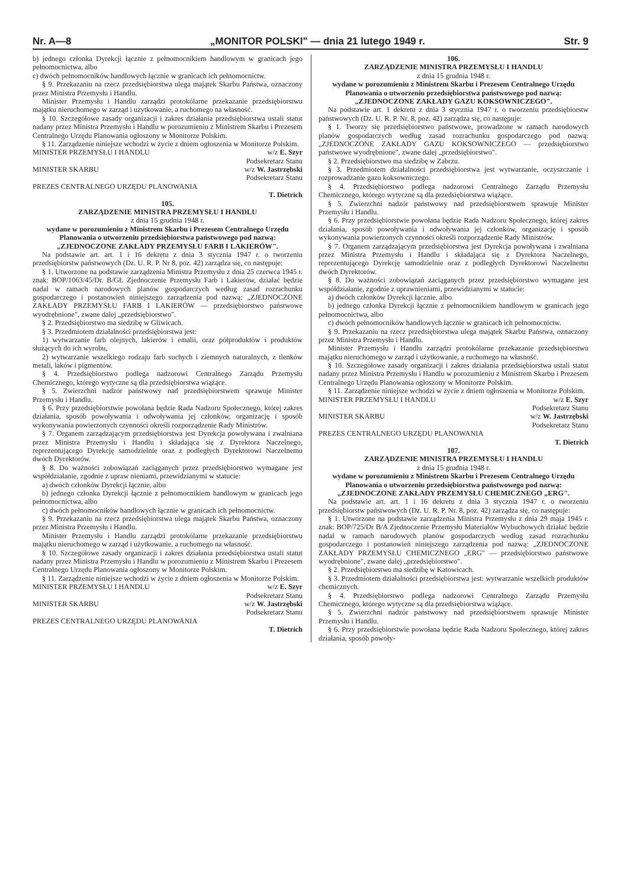Nr. A—8 „MONITOR POLSKI" — dnia 21 lutego 1949 r. Str. 9
b) jednego członka Dyrekcji łącznie z pełnomocnikiem handlowym w granicach jego pełnomocnictwa, albo
c) dwóch pełnomocników handlowych łącznie w granicach ich pełnomocnictw.
§ 9. Przekazaniu na rzecz przedsiębiorstwa ulega majątek Skarbu Państwa, oznaczony przez Ministra Przemysłu i Handlu.
Minister Przemysłu i Handlu zarządzi protokólarne przekazanie przedsiębiorstwu majątku nieruchomego w zarząd i użytkowanie, a ruchomego na własność.
§ 10. Szczegółowe zasady organizacji i zakres działania przedsiębiorstwa ustali statut nadany przez Ministra Przemysłu i Handlu w porozumieniu z Ministrem Skarbu i Prezesem Centralnego Urzędu Planowania ogłoszony w Monitorze Polskim.
§ 11. Zarządzenie niniejsze wchodzi w życie z dniem ogłoszenia w Monitorze Polskim.
MINISTER PRZEMYSŁU I HANDLU w/z E. Szyr
Podsekretarz Stanu
MINISTER SKARBU w/z W. Jastrzębski
Podsekretarz Stanu
PREZES CENTRALNEGO URZĘDU PLANOWANIA
T. Dietrich
105.
ZARZĄDZENIE MINISTRA PRZEMYSŁU I HANDLU
z dnia 15 grudnia 1948 r.
wydane w porozumieniu z Ministrem Skarbu i Prezesem Centralnego Urzędu Planowania o utworzeniu przedsiębiorstwa państwowego pod nazwą: „ZJEDNOCZONE ZAKŁADY PRZEMYSŁU FARB I LAKIERÓW".
Na podstawie art. art. 1 i 16 dekretu z dnia 3 stycznia 1947 r. o tworzeniu przedsiębiorstw państwowych (Dz. U. R. P. Nr 8, poz. 42) zarządza się, co następuje:
§ 1. Utworzone na podstawie zarządzenia Ministra Przemysłu z dnia 25 czerwca 1945 r. znak: BOP/1063/45/Dr. B/GŁ Zjednoczenie Przemysłu Farb i Lakierów, działać będzie nadal w ramach narodowych planów gospodarczych według zasad rozrachunku gospodarczego i postanowień niniejszego zarządzenia pod nazwą: „ZJEDNOCZONE ZAKŁADY PRZEMYSŁU FARB I LAKIERÓW — przedsiębiorstwo państwowe wyodrębnione", zwane dalej „przedsiębiorstwo".
§ 2. Przedsiębiorstwo ma siedzibę w Gliwicach.
§ 3. Przedmiotem działalności przedsiębiorstwa jest:
1) wytwarzanie farb olejnych, lakierów i emalii, oraz półproduktów i produktów służących do ich wyrobu,
2) wytwarzanie wszelkiego rodzaju farb suchych i ziemnych naturalnych, z tlenków metali, laków i pigmentów.
§ 4. Przedsiębiorstwo podlega nadzorowi Centralnego Zarządu Przemysłu Chemicznego, którego wytyczne są dla przedsiębiorstwa wiążące.
§ 5. Zwierzchni nadzór państwowy nad przedsiębiorstwem sprawuje Minister Przemysłu i Handlu.
§ 6. Przy przedsiębiorstwie powołana będzie Rada Nadzoru Społecznego, której zakres działania, sposób powoływania i odwoływania jej członków, organizację i sposób wykonywania powierzonych czynności określi rozporządzenie Rady Ministrów.
§ 7. Organem zarządzającym przedsiębiorstwa jest Dyrekcja powoływana i zwalniana przez Ministra Przemysłu i Handlu i składająca się z Dyrektora Naczelnego, reprezentującego Dyrekcję samodzielnie oraz z podległych Dyrektorowi Naczelnemu dwóch Dyrektorów.
§ 8. Do ważności zobowiązań zaciąganych przez przedsiębiorstwo wymagane jest współdziałanie, zgodnie z upraw nieniami, przewidzianymi w statucie:
a) dwóch członków Dyrekcji łącznie, albo
b) jednego członka Dyrekcji łącznie z pełnomocnikiem handlowym w granicach jego pełnomocnictwa, albo
c) dwóch pełnomocników handlowych łącznie w granicach ich pełnomocnictw.
§ 9. Przekazaniu na rzecz przedsiębiorstwa ulega majątek Skarbu Państwa, oznaczony przez Ministra Przemysłu i Handlu.
Minister Przemysłu i Handlu zarządzi protokólarne przekazanie przedsiębiorstwu majątku nieruchomego w zarząd i użytkowanie, a ruchomego na własność.
§ 10. Szczegółowe zasady organizacji i zakres działania przedsiębiorstwa ustali statut nadany przez Ministra Przemysłu i Handlu w porozumieniu z Ministrem Skarbu i Prezesem Centralnego Urzędu Planowania ogłoszony w Monitorze Polskim.
§ 11. Zarządzenie niniejsze wchodzi w życie z dniem ogłoszenia w Monitorze Polskim.
MINISTER PRZEMYSŁU I HANDLU w/z E. Szyr
Podsekretarz Stanu
MINISTER SKARBU w/z W. Jastrzębski
Podsekretarz Stanu
PREZES CENTRALNEGO URZĘDU PLANOWANIA
T. Dietrich
106.
ZARZĄDZENIE MINISTRA PRZEMYSŁU I HANDLU
z dnia 15 grudnia 1948 r.
wydane w porozumieniu z Ministrem Skarbu i Prezesem Centralnego Urzędu Planowania o utworzeniu przedsiębiorstwa państwowego pod nazwą: „ZJEDNOCZONE ZAKŁADY GAZU KOKSOWNICZEGO".
Na podstawie art. 1 dekretu z dnia 3 stycznia 1947 r. o tworzeniu przedsiębiorstw państwowych (Dz. U. R. P. Nr. 8, poz. 42) zarządza się, co następuje:
§ 1. Tworzy się przedsiębiorstwo państwowe, prowadzone w ramach narodowych planów gospodarczych według zasad rozrachunku gospodarczego pod nazwą: „ZJEDNOCZONE ZAKŁADY GAZU KOKSOWNICZEGO — przedsiębiorstwo państwowe wyodrębnione", zwane dalej „przedsiębiorstwo".
§ 2. Przedsiębiorstwo ma siedzibę w Zabrzu.
§ 3. Przedmiotem działalności przedsiębiorstwa jest wytwarzanie, oczyszczanie i rozprowadzanie gazu koksowniczego.
§ 4. Przedsiębiorstwo podlega nadzorowi Centralnego Zarządu Przemysłu Chemicznego, którego wytyczne są dla przedsiębiorstwa wiążące.
§ 5. Zwierzchni nadzór państwowy nad przedsiębiorstwem sprawuje Minister Przemysłu i Handlu.
§ 6. Przy przedsiębiorstwie powołana będzie Rada Nadzoru Społecznego, której zakres działania, sposób powoływania i odwoływania jej członków, organizację i sposób wykonywania powierzonych czynności określi rozporządzenie Rady Ministrów.
§ 7. Organem zarządzającym przedsiębiorstwa jest Dyrekcja powoływana i zwalniana przez Ministra Przemysłu i Handlu i składająca się z Dyrektora Naczelnego, reprezentującego Dyrekcję samodzielnie oraz z podległych Dyrektorowi Naczelnemu dwóch Dyrektorów.
§ 8. Do ważności zobowiązań zaciąganych przez przedsiębiorstwo wymagane jest współdziałanie, zgodnie z uprawnieniami, przewidzianymi w statucie:
a) dwóch członków Dyrekcji łącznie, albo
b) jednego członka Dyrekcji łącznie z pełnomocnikiem handlowym w granicach jego pełnomocnictwa, albo
c) dwóch pełnomocników handlowych łącznie w granicach ich pełnomocnictw.
§ 9. Przekazaniu na rzecz przedsiębiorstwa ulega majątek Skarbu Państwa, oznaczony przez Ministra Przemysłu i Handlu.
Minister Przemysłu i Handlu zarządzi protokólarne przekazanie przedsiębiorstwu majątku nieruchomego w zarząd i użytkowanie, a ruchomego na własność.
§ 10. Szczegółowe zasady organizacji i zakres działania przedsiębiorstwa ustali statut nadany przez Ministra Przemysłu i Handlu w porozumieniu z Ministrem Skarbu i Prezesem Centralnego Urzędu Planowania ogłoszony w Monitorze Polskim.
§ 11. Zarządzenie niniejsze wchodzi w życie z dniem ogłoszenia w Monitorze Polskim.
MINISTER PRZEMYSŁU I HANDLU w/z E. Szyr
Podsekretarz Stanu
MINISTER SKARBU w/z W. Jastrzębski
Podsekretarz Stanu
PREZES CENTRALNEGO URZĘDU PLANOWANIA
T. Dietrich
107.
ZARZĄDZENIE MINISTRA PRZEMYSŁU I HANDLU
z dnia 15 grudnia 1948 r.
wydane w porozumieniu z Ministrem Skarbu i Prezesem Centralnego Urzędu Planowania o utworzeniu przedsiębiorstwa państwowego pod nazwą: „ZJEDNOCZONE ZAKŁADY PRZEMYSŁU CHEMICZNEGO „ERG".
Na podstawie art. art. 1 i 16 dekretu z dnia 3 stycznia 1947 r. o tworzeniu przedsiębiorstw państwowych (Dz. U. R. P. Nr. 8, poz. 42) zarządza się, co następuje:
§ 1. Utworzone na podstawie zarządzenia Ministra Przemysłu z dnia 29 maja 1945 r. znak: BOP/725/Dr B/A Zjednoczenie Przemysłu Materiałów Wybuchowych działać będzie nadal w ramach narodowych planów gospodarczych według zasad rozrachunku gospodarczego i postanowień niniejszego zarządzenia pod nazwą: „ZJEDNOCZONE ZAKŁADY PRZEMYSŁU CHEMICZNEGO „ERG" — przedsiębiorstwo państwowe wyodrębnione", zwane dalej „przedsiębiorstwo".
§ 2. Przedsiębiorstwo ma siedzibę w Katowicach.
§ 3. Przedmiotem działalności przedsiębiorstwa jest: wytwarzanie wszelkich produktów chemicznych.
§ 4. Przedsiębiorstwo podlega nadzorowi Centralnego Zarządu Przemysłu Chemicznego, którego wytyczne są dla przedsiębiorstwa wiążące.
§ 5. Zwierzchni nadzór państwowy nad przedsiębiorstwem sprawuje Minister Przemysłu i Handlu.
§ 6. Przy przedsiębiorstwie powołana będzie Rada Nadzoru Społecznego, której zakres działania, sposób powoły-